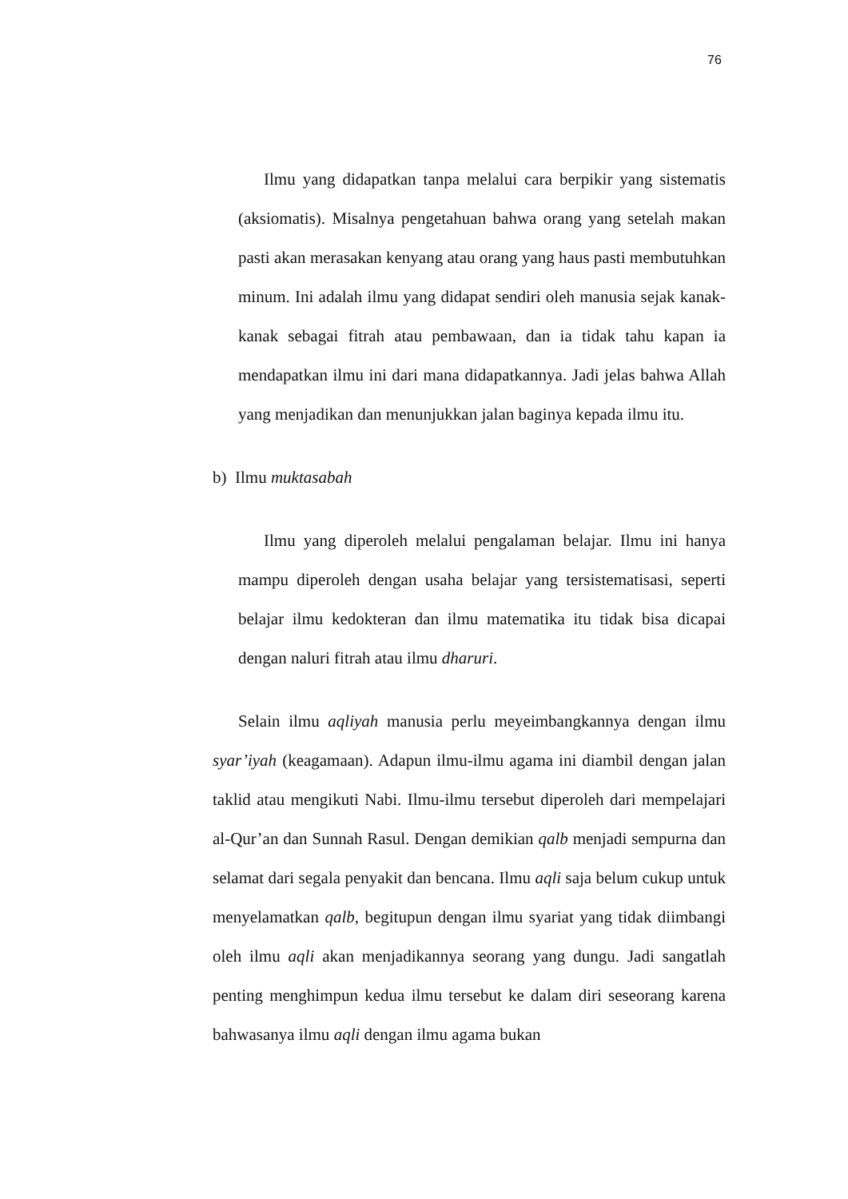76
Ilmu yang didapatkan tanpa melalui cara berpikir yang sistematis (aksiomatis). Misalnya pengetahuan bahwa orang yang setelah makan pasti akan merasakan kenyang atau orang yang haus pasti membutuhkan minum. Ini adalah ilmu yang didapat sendiri oleh manusia sejak kanak-kanak sebagai fitrah atau pembawaan, dan ia tidak tahu kapan ia mendapatkan ilmu ini dari mana didapatkannya. Jadi jelas bahwa Allah yang menjadikan dan menunjukkan jalan baginya kepada ilmu itu.
b) Ilmu muktasabah
Ilmu yang diperoleh melalui pengalaman belajar. Ilmu ini hanya mampu diperoleh dengan usaha belajar yang tersistematisasi, seperti belajar ilmu kedokteran dan ilmu matematika itu tidak bisa dicapai dengan naluri fitrah atau ilmu dharuri.
Selain ilmu aqliyah manusia perlu meyeimbangkannya dengan ilmu syar’iyah (keagamaan). Adapun ilmu-ilmu agama ini diambil dengan jalan taklid atau mengikuti Nabi. Ilmu-ilmu tersebut diperoleh dari mempelajari al-Qur’an dan Sunnah Rasul. Dengan demikian qalb menjadi sempurna dan selamat dari segala penyakit dan bencana. Ilmu aqli saja belum cukup untuk menyelamatkan qalb, begitupun dengan ilmu syariat yang tidak diimbangi oleh ilmu aqli akan menjadikannya seorang yang dungu. Jadi sangatlah penting menghimpun kedua ilmu tersebut ke dalam diri seseorang karena bahwasanya ilmu aqli dengan ilmu agama bukan